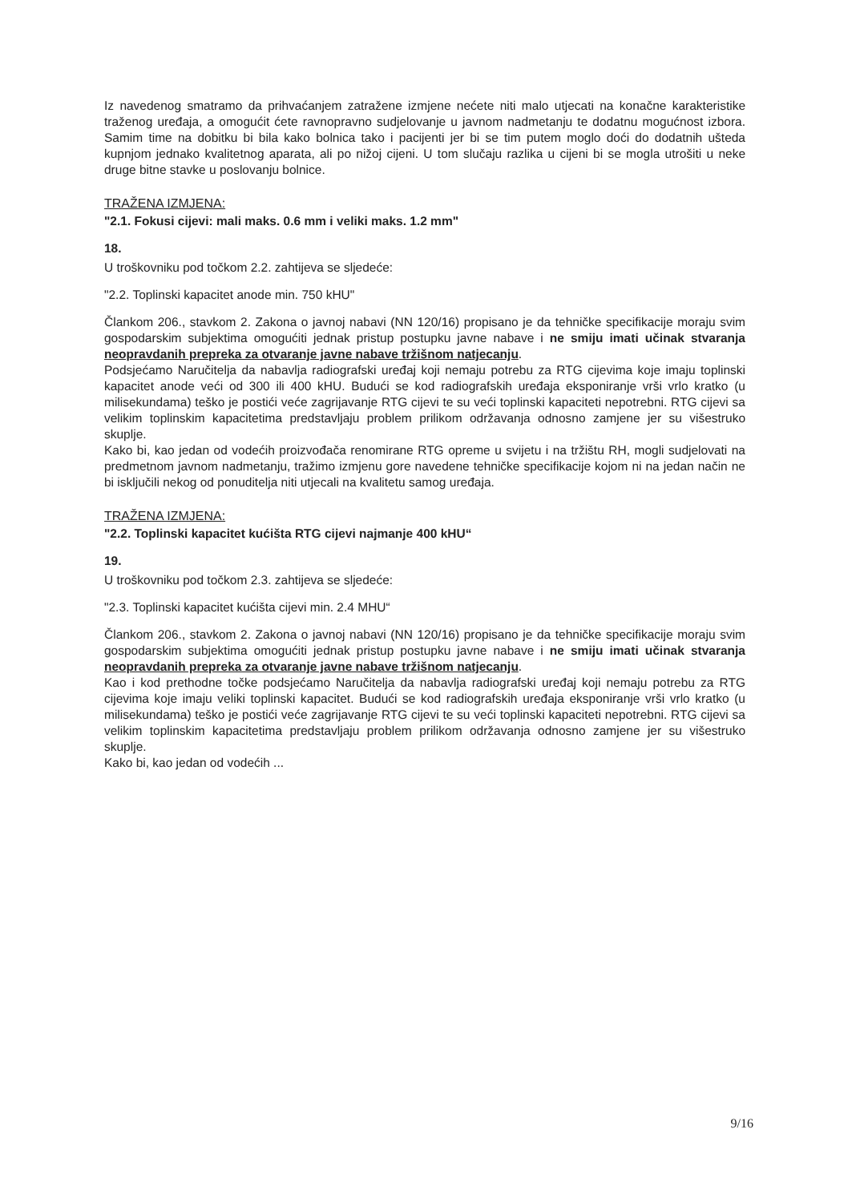Iz navedenog smatramo da prihvaćanjem zatražene izmjene nećete niti malo utjecati na konačne karakteristike traženog uređaja, a omogućit ćete ravnopravno sudjelovanje u javnom nadmetanju te dodatnu mogućnost izbora. Samim time na dobitku bi bila kako bolnica tako i pacijenti jer bi se tim putem moglo doći do dodatnih ušteda kupnjom jednako kvalitetnog aparata, ali po nižoj cijeni. U tom slučaju razlika u cijeni bi se mogla utrošiti u neke druge bitne stavke u poslovanju bolnice.
TRAŽENA IZMJENA:
"2.1. Fokusi cijevi: mali maks. 0.6 mm i veliki maks. 1.2 mm"
18.
U troškovniku pod točkom 2.2. zahtijeva se sljedeće:
"2.2. Toplinski kapacitet anode min. 750 kHU"
Člankom 206., stavkom 2. Zakona o javnoj nabavi (NN 120/16) propisano je da tehničke specifikacije moraju svim gospodarskim subjektima omogućiti jednak pristup postupku javne nabave i ne smiju imati učinak stvaranja neopravdanih prepreka za otvaranje javne nabave tržišnom natjecanju.
Podsjećamo Naručitelja da nabavlja radiografski uređaj koji nemaju potrebu za RTG cijevima koje imaju toplinski kapacitet anode veći od 300 ili 400 kHU. Budući se kod radiografskih uređaja eksponiranje vrši vrlo kratko (u milisekundama) teško je postići veće zagrijavanje RTG cijevi te su veći toplinski kapaciteti nepotrebni. RTG cijevi sa velikim toplinskim kapacitetima predstavljaju problem prilikom održavanja odnosno zamjene jer su višestruko skuplje.
Kako bi, kao jedan od vodećih proizvođača renomirane RTG opreme u svijetu i na tržištu RH, mogli sudjelovati na predmetnom javnom nadmetanju, tražimo izmjenu gore navedene tehničke specifikacije kojom ni na jedan način ne bi isključili nekog od ponuditelja niti utjecali na kvalitetu samog uređaja.
TRAŽENA IZMJENA:
"2.2. Toplinski kapacitet kućišta RTG cijevi najmanje 400 kHU“
19.
U troškovniku pod točkom 2.3. zahtijeva se sljedeće:
"2.3. Toplinski kapacitet kućišta cijevi min. 2.4 MHU“
Člankom 206., stavkom 2. Zakona o javnoj nabavi (NN 120/16) propisano je da tehničke specifikacije moraju svim gospodarskim subjektima omogućiti jednak pristup postupku javne nabave i ne smiju imati učinak stvaranja neopravdanih prepreka za otvaranje javne nabave tržišnom natjecanju.
Kao i kod prethodne točke podsjećamo Naručitelja da nabavlja radiografski uređaj koji nemaju potrebu za RTG cijevima koje imaju veliki toplinski kapacitet. Budući se kod radiografskih uređaja eksponiranje vrši vrlo kratko (u milisekundama) teško je postići veće zagrijavanje RTG cijevi te su veći toplinski kapaciteti nepotrebni. RTG cijevi sa velikim toplinskim kapacitetima predstavljaju problem prilikom održavanja odnosno zamjene jer su višestruko skuplje.
Kako bi, kao jedan od vodećih ...
9/16